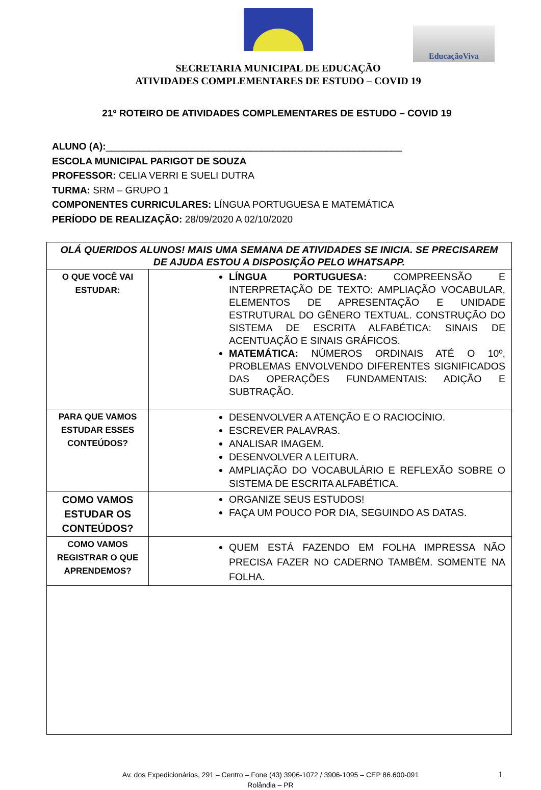EducaçãoViva
SECRETARIA MUNICIPAL DE EDUCAÇÃO
ATIVIDADES COMPLEMENTARES DE ESTUDO – COVID 19
21º ROTEIRO DE ATIVIDADES COMPLEMENTARES DE ESTUDO – COVID 19
ALUNO (A):_______________________________________________________
ESCOLA MUNICIPAL PARIGOT DE SOUZA
PROFESSOR: CELIA VERRI E SUELI DUTRA
TURMA: SRM – GRUPO 1
COMPONENTES CURRICULARES: LÍNGUA PORTUGUESA E MATEMÁTICA
PERÍODO DE REALIZAÇÃO: 28/09/2020 A 02/10/2020
| OLÁ QUERIDOS ALUNOS! MAIS UMA SEMANA DE ATIVIDADES SE INICIA. SE PRECISAREM DE AJUDA ESTOU A DISPOSIÇÃO PELO WHATSAPP. | |
| O QUE VOCÊ VAI ESTUDAR: | LÍNGUA PORTUGUESA: COMPREENSÃO E INTERPRETAÇÃO DE TEXTO: AMPLIAÇÃO VOCABULAR, ELEMENTOS DE APRESENTAÇÃO E UNIDADE ESTRUTURAL DO GÊNERO TEXTUAL. CONSTRUÇÃO DO SISTEMA DE ESCRITA ALFABÉTICA: SINAIS DE ACENTUAÇÃO E SINAIS GRÁFICOS. MATEMÁTICA: NÚMEROS ORDINAIS ATÉ O 10º, PROBLEMAS ENVOLVENDO DIFERENTES SIGNIFICADOS DAS OPERAÇÕES FUNDAMENTAIS: ADIÇÃO E SUBTRAÇÃO. |
| PARA QUE VAMOS ESTUDAR ESSES CONTEÚDOS? | DESENVOLVER A ATENÇÃO E O RACIOCÍNIO. ESCREVER PALAVRAS. ANALISAR IMAGEM. DESENVOLVER A LEITURA. AMPLIAÇÃO DO VOCABULÁRIO E REFLEXÃO SOBRE O SISTEMA DE ESCRITA ALFABÉTICA. |
| COMO VAMOS ESTUDAR OS CONTEÚDOS? | ORGANIZE SEUS ESTUDOS! FAÇA UM POUCO POR DIA, SEGUINDO AS DATAS. |
| COMO VAMOS REGISTRAR O QUE APRENDEMOS? | QUEM ESTÁ FAZENDO EM FOLHA IMPRESSA NÃO PRECISA FAZER NO CADERNO TAMBÉM. SOMENTE NA FOLHA. |
Av. dos Expedicionários, 291 – Centro – Fone (43) 3906-1072 / 3906-1095 – CEP 86.600-091
Rolândia – PR
1